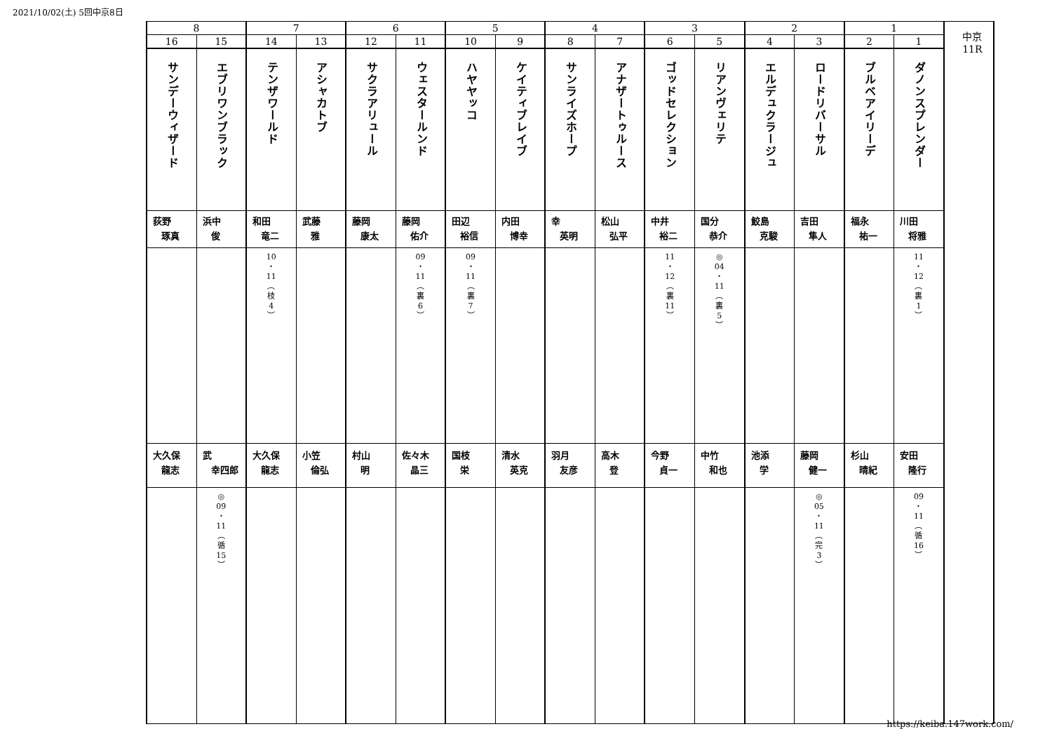2021/10/02(土) 5回中京8日
| 8 | | 7 | | 6 | | 5 | | 4 | | 3 | | 2 | | 1 | | 中京 11R |
| 16 | 15 | 14 | 13 | 12 | 11 | 10 | 9 | 8 | 7 | 6 | 5 | 4 | 3 | 2 | 1 | |
| サンデーウィザード | エブリワンブラック | テンザワールド | アシャカトブ | サクラアリュール | ウェスタールンド | ハヤヤッコ | ケイティブレイブ | サンライズホープ | アナザートゥルース | ゴッドセレクション | リアンヴェリテ | エルデュクラージュ | ロードリバーサル | ブルベアイリーデ | ダノンスプレンダー | |
| 荻野 琢真 | 浜中 俊 | 和田 竜二 | 武藤 雅 | 藤岡 康太 | 藤岡 佑介 | 田辺 裕信 | 内田 博幸 | 幸 英明 | 松山 弘平 | 中井 裕二 | 国分 恭介 | 鮫島 克駿 | 吉田 隼人 | 福永 祐一 | 川田 将雅 | |
| | | 10 ・ 11 ︵ 枝 4 ︶ | | | 09 ・ 11 ︵ 裏 6 ︶ | 09 ・ 11 ︵ 裏 7 ︶ | | | | 11 ・ 12 ︵ 裏 11 ︶ | ◎ 04 ・ 11 ︵ 裏 5 ︶ | | | | 11 ・ 12 ︵ 裏 1 ︶ | |
| 大久保 龍志 | 武 幸四郎 | 大久保 龍志 | 小笠 倫弘 | 村山 明 | 佐々木 晶三 | 国枝 栄 | 清水 英克 | 羽月 友彦 | 高木 登 | 今野 貞一 | 中竹 和也 | 池添 学 | 藤岡 健一 | 杉山 晴紀 | 安田 隆行 | |
| | ◎ 09 ・ 11 ︵ 循 15 ︶ | | | | | | | | | | | | ◎ 05 ・ 11 ︵ 完 3 ︶ | | 09 ・ 11 ︵ 循 16 ︶ | |
https://keiba.147work.com/